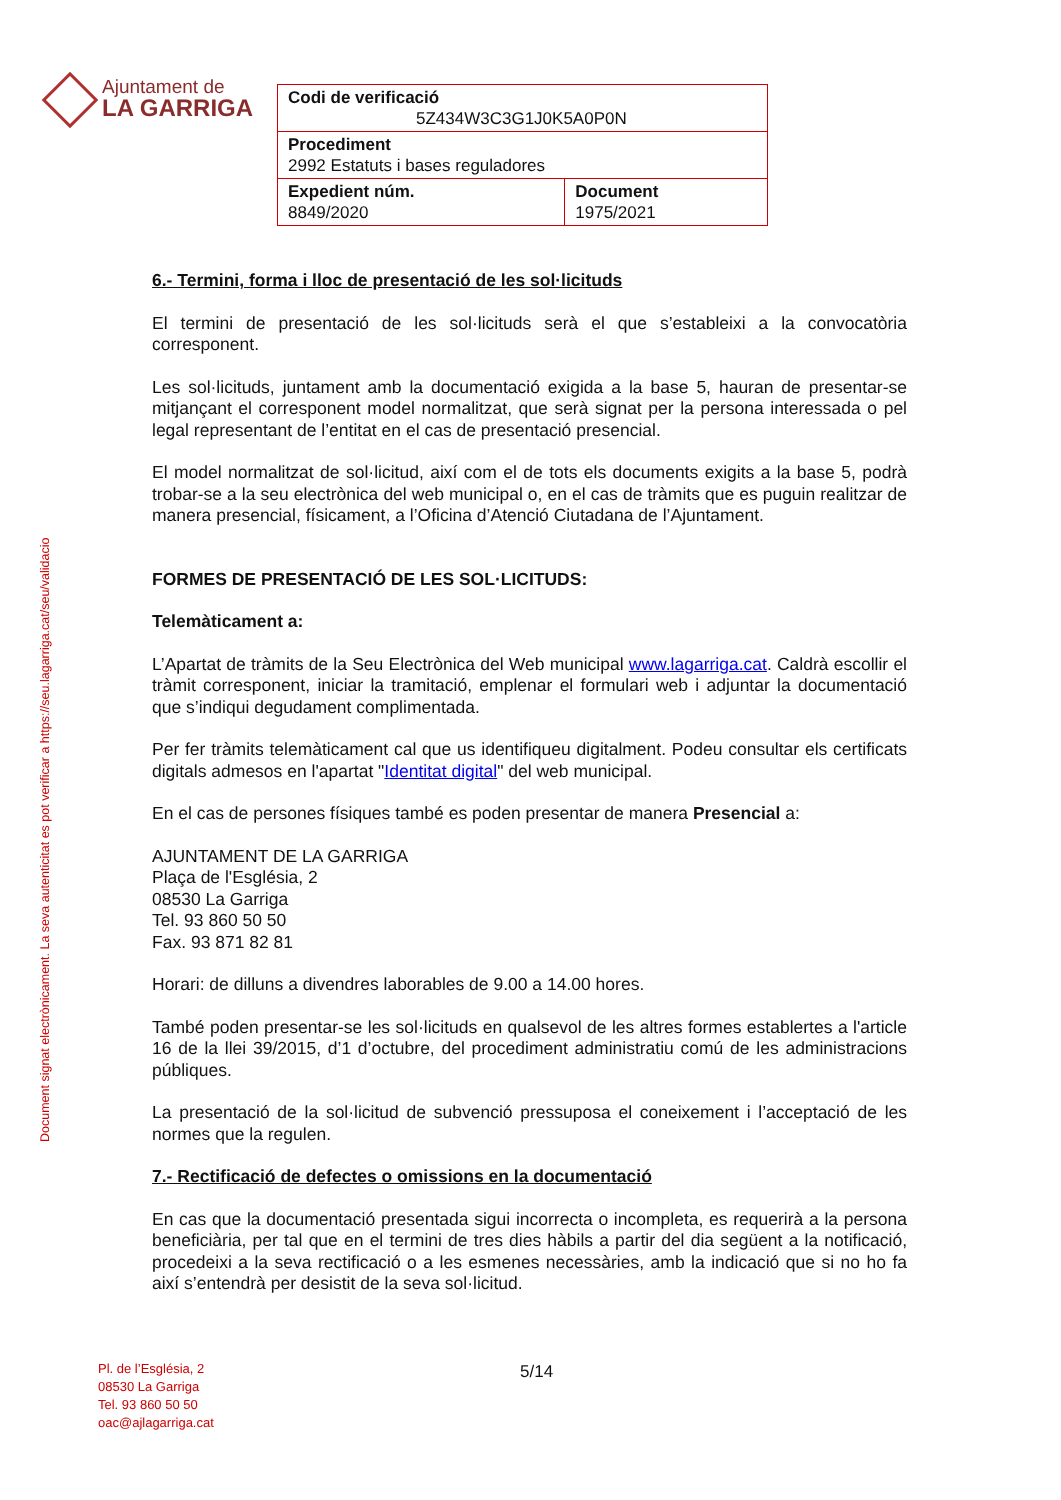Ajuntament de
LA GARRIGA
| Codi de verificació 5Z434W3C3G1J0K5A0P0N | |
| Procediment 2992 Estatuts i bases reguladores | |
| Expedient núm. 8849/2020 | Document 1975/2021 |
Document signat electrònicament. La seva autenticitat es pot verificar a https://seu.lagarriga.cat/seu/validacio
6.- Termini, forma i lloc de presentació de les sol·licituds
El termini de presentació de les sol·licituds serà el que s’estableixi a la convocatòria corresponent.
Les sol·licituds, juntament amb la documentació exigida a la base 5, hauran de presentar-se mitjançant el corresponent model normalitzat, que serà signat per la persona interessada o pel legal representant de l’entitat en el cas de presentació presencial.
El model normalitzat de sol·licitud, així com el de tots els documents exigits a la base 5, podrà trobar-se a la seu electrònica del web municipal o, en el cas de tràmits que es puguin realitzar de manera presencial, físicament, a l’Oficina d’Atenció Ciutadana de l’Ajuntament.
FORMES DE PRESENTACIÓ DE LES SOL·LICITUDS:
Telemàticament a:
L’Apartat de tràmits de la Seu Electrònica del Web municipal www.lagarriga.cat. Caldrà escollir el tràmit corresponent, iniciar la tramitació, emplenar el formulari web i adjuntar la documentació que s’indiqui degudament complimentada.
Per fer tràmits telemàticament cal que us identifiqueu digitalment. Podeu consultar els certificats digitals admesos en l'apartat "Identitat digital" del web municipal.
En el cas de persones físiques també es poden presentar de manera Presencial a:
AJUNTAMENT DE LA GARRIGA
Plaça de l'Església, 2
08530 La Garriga
Tel. 93 860 50 50
Fax. 93 871 82 81
Horari: de dilluns a divendres laborables de 9.00 a 14.00 hores.
També poden presentar-se les sol·licituds en qualsevol de les altres formes establertes a l'article 16 de la llei 39/2015, d’1 d’octubre, del procediment administratiu comú de les administracions públiques.
La presentació de la sol·licitud de subvenció pressuposa el coneixement i l’acceptació de les normes que la regulen.
7.- Rectificació de defectes o omissions en la documentació
En cas que la documentació presentada sigui incorrecta o incompleta, es requerirà a la persona beneficiària, per tal que en el termini de tres dies hàbils a partir del dia següent a la notificació, procedeixi a la seva rectificació o a les esmenes necessàries, amb la indicació que si no ho fa així s’entendrà per desistit de la seva sol·licitud.
Pl. de l’Església, 2
08530 La Garriga
Tel. 93 860 50 50
oac@ajlagarriga.cat
5/14